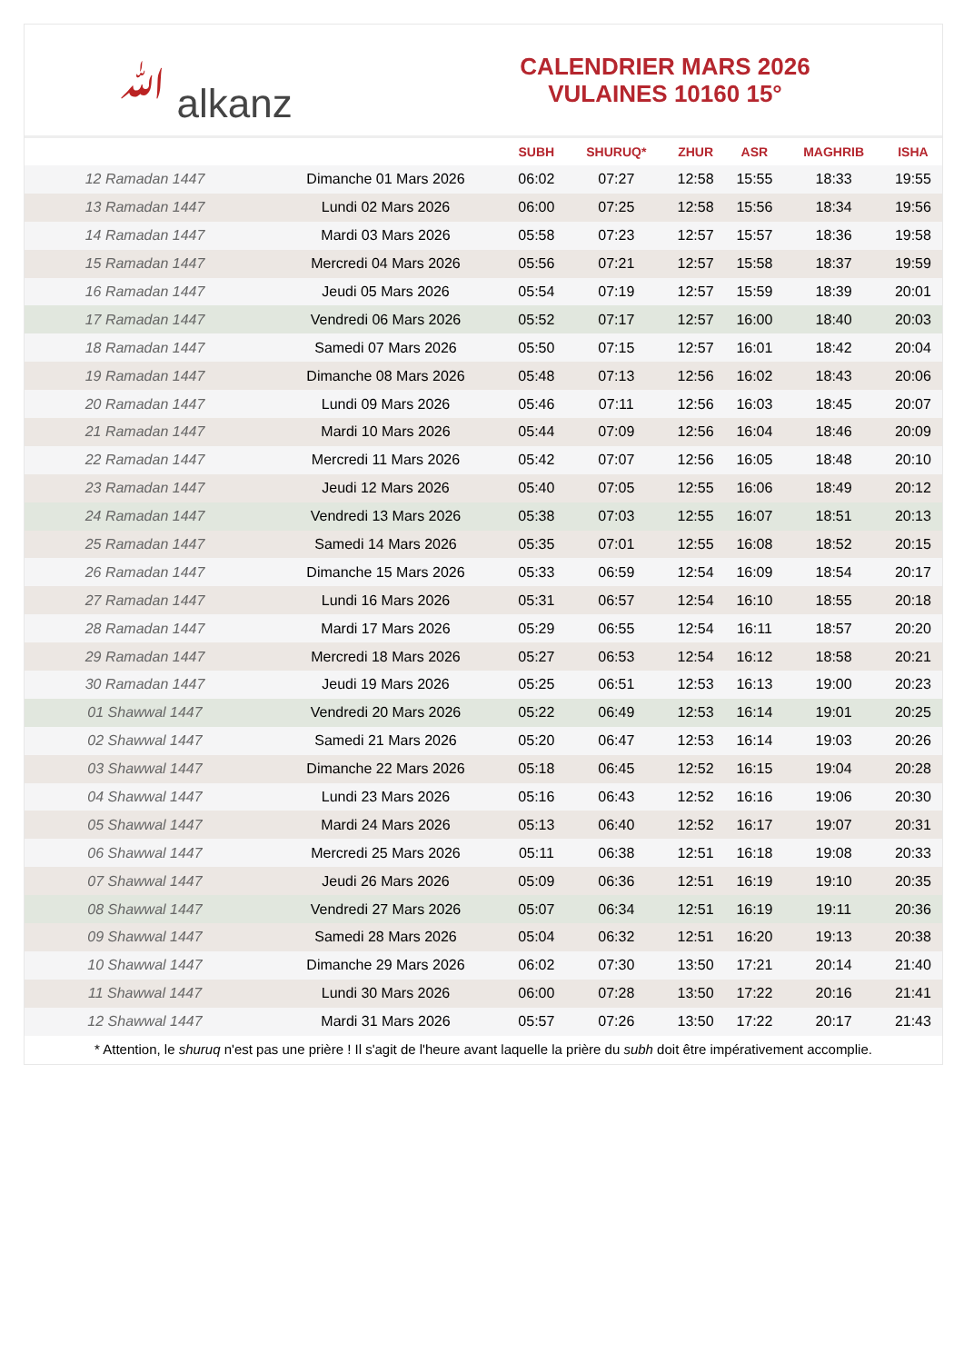ﷲ alkanz
CALENDRIER MARS 2026
VULAINES 10160 15°
| | | SUBH | SHURUQ* | ZHUR | ASR | MAGHRIB | ISHA |
| --- | --- | --- | --- | --- | --- | --- | --- |
| 12 Ramadan 1447 | Dimanche 01 Mars 2026 | 06:02 | 07:27 | 12:58 | 15:55 | 18:33 | 19:55 |
| 13 Ramadan 1447 | Lundi 02 Mars 2026 | 06:00 | 07:25 | 12:58 | 15:56 | 18:34 | 19:56 |
| 14 Ramadan 1447 | Mardi 03 Mars 2026 | 05:58 | 07:23 | 12:57 | 15:57 | 18:36 | 19:58 |
| 15 Ramadan 1447 | Mercredi 04 Mars 2026 | 05:56 | 07:21 | 12:57 | 15:58 | 18:37 | 19:59 |
| 16 Ramadan 1447 | Jeudi 05 Mars 2026 | 05:54 | 07:19 | 12:57 | 15:59 | 18:39 | 20:01 |
| 17 Ramadan 1447 | Vendredi 06 Mars 2026 | 05:52 | 07:17 | 12:57 | 16:00 | 18:40 | 20:03 |
| 18 Ramadan 1447 | Samedi 07 Mars 2026 | 05:50 | 07:15 | 12:57 | 16:01 | 18:42 | 20:04 |
| 19 Ramadan 1447 | Dimanche 08 Mars 2026 | 05:48 | 07:13 | 12:56 | 16:02 | 18:43 | 20:06 |
| 20 Ramadan 1447 | Lundi 09 Mars 2026 | 05:46 | 07:11 | 12:56 | 16:03 | 18:45 | 20:07 |
| 21 Ramadan 1447 | Mardi 10 Mars 2026 | 05:44 | 07:09 | 12:56 | 16:04 | 18:46 | 20:09 |
| 22 Ramadan 1447 | Mercredi 11 Mars 2026 | 05:42 | 07:07 | 12:56 | 16:05 | 18:48 | 20:10 |
| 23 Ramadan 1447 | Jeudi 12 Mars 2026 | 05:40 | 07:05 | 12:55 | 16:06 | 18:49 | 20:12 |
| 24 Ramadan 1447 | Vendredi 13 Mars 2026 | 05:38 | 07:03 | 12:55 | 16:07 | 18:51 | 20:13 |
| 25 Ramadan 1447 | Samedi 14 Mars 2026 | 05:35 | 07:01 | 12:55 | 16:08 | 18:52 | 20:15 |
| 26 Ramadan 1447 | Dimanche 15 Mars 2026 | 05:33 | 06:59 | 12:54 | 16:09 | 18:54 | 20:17 |
| 27 Ramadan 1447 | Lundi 16 Mars 2026 | 05:31 | 06:57 | 12:54 | 16:10 | 18:55 | 20:18 |
| 28 Ramadan 1447 | Mardi 17 Mars 2026 | 05:29 | 06:55 | 12:54 | 16:11 | 18:57 | 20:20 |
| 29 Ramadan 1447 | Mercredi 18 Mars 2026 | 05:27 | 06:53 | 12:54 | 16:12 | 18:58 | 20:21 |
| 30 Ramadan 1447 | Jeudi 19 Mars 2026 | 05:25 | 06:51 | 12:53 | 16:13 | 19:00 | 20:23 |
| 01 Shawwal 1447 | Vendredi 20 Mars 2026 | 05:22 | 06:49 | 12:53 | 16:14 | 19:01 | 20:25 |
| 02 Shawwal 1447 | Samedi 21 Mars 2026 | 05:20 | 06:47 | 12:53 | 16:14 | 19:03 | 20:26 |
| 03 Shawwal 1447 | Dimanche 22 Mars 2026 | 05:18 | 06:45 | 12:52 | 16:15 | 19:04 | 20:28 |
| 04 Shawwal 1447 | Lundi 23 Mars 2026 | 05:16 | 06:43 | 12:52 | 16:16 | 19:06 | 20:30 |
| 05 Shawwal 1447 | Mardi 24 Mars 2026 | 05:13 | 06:40 | 12:52 | 16:17 | 19:07 | 20:31 |
| 06 Shawwal 1447 | Mercredi 25 Mars 2026 | 05:11 | 06:38 | 12:51 | 16:18 | 19:08 | 20:33 |
| 07 Shawwal 1447 | Jeudi 26 Mars 2026 | 05:09 | 06:36 | 12:51 | 16:19 | 19:10 | 20:35 |
| 08 Shawwal 1447 | Vendredi 27 Mars 2026 | 05:07 | 06:34 | 12:51 | 16:19 | 19:11 | 20:36 |
| 09 Shawwal 1447 | Samedi 28 Mars 2026 | 05:04 | 06:32 | 12:51 | 16:20 | 19:13 | 20:38 |
| 10 Shawwal 1447 | Dimanche 29 Mars 2026 | 06:02 | 07:30 | 13:50 | 17:21 | 20:14 | 21:40 |
| 11 Shawwal 1447 | Lundi 30 Mars 2026 | 06:00 | 07:28 | 13:50 | 17:22 | 20:16 | 21:41 |
| 12 Shawwal 1447 | Mardi 31 Mars 2026 | 05:57 | 07:26 | 13:50 | 17:22 | 20:17 | 21:43 |
* Attention, le shuruq n'est pas une prière ! Il s'agit de l'heure avant laquelle la prière du subh doit être impérativement accomplie.